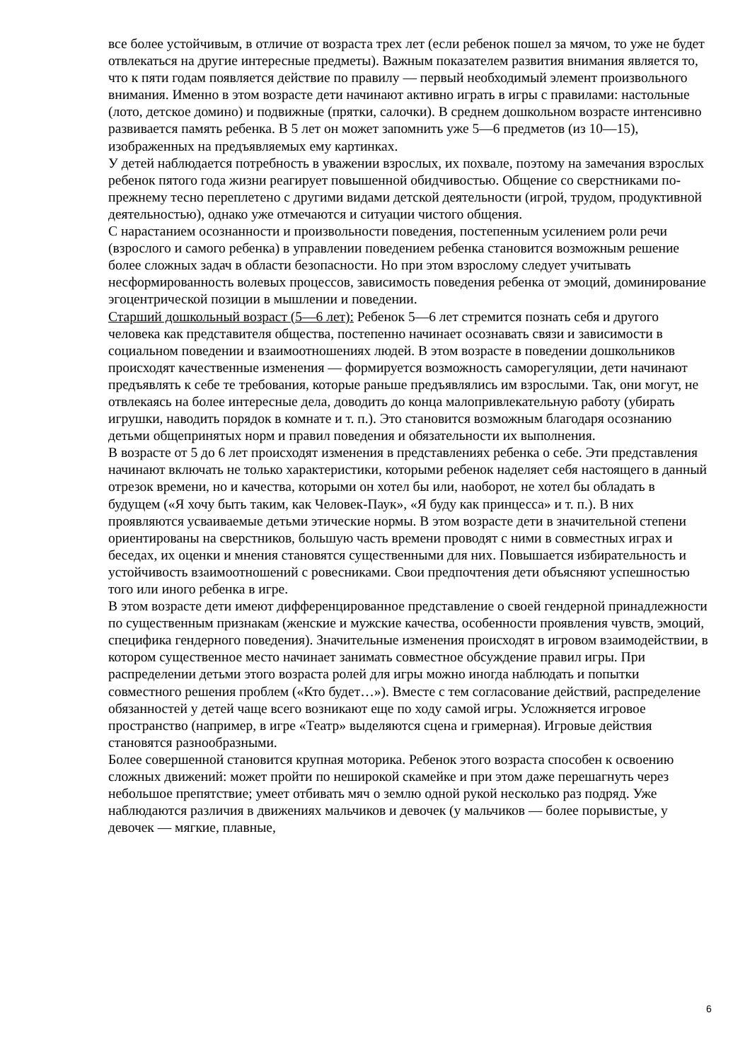все более устойчивым, в отличие от возраста трех лет (если ребенок пошел за мячом, то уже не будет отвлекаться на другие интересные предметы). Важным показателем развития внимания является то, что к пяти годам появляется действие по правилу — первый необходимый элемент произвольного внимания. Именно в этом возрасте дети начинают активно играть в игры с правилами: настольные (лото, детское домино) и подвижные (прятки, салочки). В среднем дошкольном возрасте интенсивно развивается память ребенка. В 5 лет он может запомнить уже 5—6 предметов (из 10—15), изображенных на предъявляемых ему картинках.
У детей наблюдается потребность в уважении взрослых, их похвале, поэтому на замечания взрослых ребенок пятого года жизни реагирует повышенной обидчивостью. Общение со сверстниками по-прежнему тесно переплетено с другими видами детской деятельности (игрой, трудом, продуктивной деятельностью), однако уже отмечаются и ситуации чистого общения.
С нарастанием осознанности и произвольности поведения, постепенным усилением роли речи (взрослого и самого ребенка) в управлении поведением ребенка становится возможным решение более сложных задач в области безопасности. Но при этом взрослому следует учитывать несформированность волевых процессов, зависимость поведения ребенка от эмоций, доминирование эгоцентрической позиции в мышлении и поведении.
Старший дошкольный возраст (5—6 лет): Ребенок 5—6 лет стремится познать себя и другого человека как представителя общества, постепенно начинает осознавать связи и зависимости в социальном поведении и взаимоотношениях людей. В этом возрасте в поведении дошкольников происходят качественные изменения — формируется возможность саморегуляции, дети начинают предъявлять к себе те требования, которые раньше предъявлялись им взрослыми. Так, они могут, не отвлекаясь на более интересные дела, доводить до конца малопривлекательную работу (убирать игрушки, наводить порядок в комнате и т. п.). Это становится возможным благодаря осознанию детьми общепринятых норм и правил поведения и обязательности их выполнения.
В возрасте от 5 до 6 лет происходят изменения в представлениях ребенка о себе. Эти представления начинают включать не только характеристики, которыми ребенок наделяет себя настоящего в данный отрезок времени, но и качества, которыми он хотел бы или, наоборот, не хотел бы обладать в будущем («Я хочу быть таким, как Человек-Паук», «Я буду как принцесса» и т. п.). В них проявляются усваиваемые детьми этические нормы. В этом возрасте дети в значительной степени ориентированы на сверстников, большую часть времени проводят с ними в совместных играх и беседах, их оценки и мнения становятся существенными для них. Повышается избирательность и устойчивость взаимоотношений с ровесниками. Свои предпочтения дети объясняют успешностью того или иного ребенка в игре.
В этом возрасте дети имеют дифференцированное представление о своей гендерной принадлежности по существенным признакам (женские и мужские качества, особенности проявления чувств, эмоций, специфика гендерного поведения). Значительные изменения происходят в игровом взаимодействии, в котором существенное место начинает занимать совместное обсуждение правил игры. При распределении детьми этого возраста ролей для игры можно иногда наблюдать и попытки совместного решения проблем («Кто будет…»). Вместе с тем согласование действий, распределение обязанностей у детей чаще всего возникают еще по ходу самой игры. Усложняется игровое пространство (например, в игре «Театр» выделяются сцена и гримерная). Игровые действия становятся разнообразными.
Более совершенной становится крупная моторика. Ребенок этого возраста способен к освоению сложных движений: может пройти по неширокой скамейке и при этом даже перешагнуть через небольшое препятствие; умеет отбивать мяч о землю одной рукой несколько раз подряд. Уже наблюдаются различия в движениях мальчиков и девочек (у мальчиков — более порывистые, у девочек — мягкие, плавные,
6